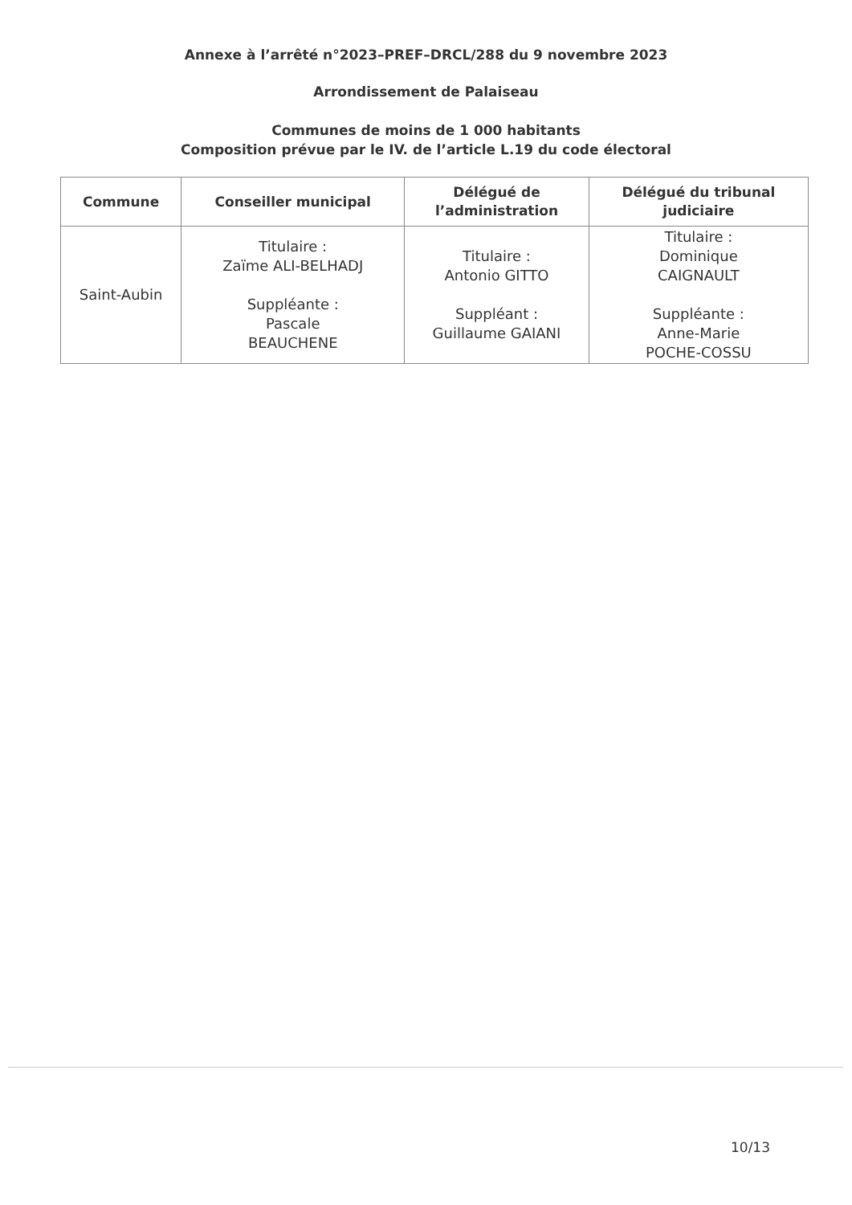Annexe à l’arrêté n°2023–PREF–DRCL/288 du 9 novembre 2023
Arrondissement de Palaiseau
Communes de moins de 1 000 habitants
Composition prévue par le IV. de l’article L.19 du code électoral
| Commune | Conseiller municipal | Délégué de l’administration | Délégué du tribunal judiciaire |
| --- | --- | --- | --- |
| Saint-Aubin | Titulaire : Zaïme ALI-BELHADJ Suppléante : Pascale BEAUCHENE | Titulaire : Antonio GITTO Suppléant : Guillaume GAIANI | Titulaire : Dominique CAIGNAULT Suppléante : Anne-Marie POCHE-COSSU |
10/13